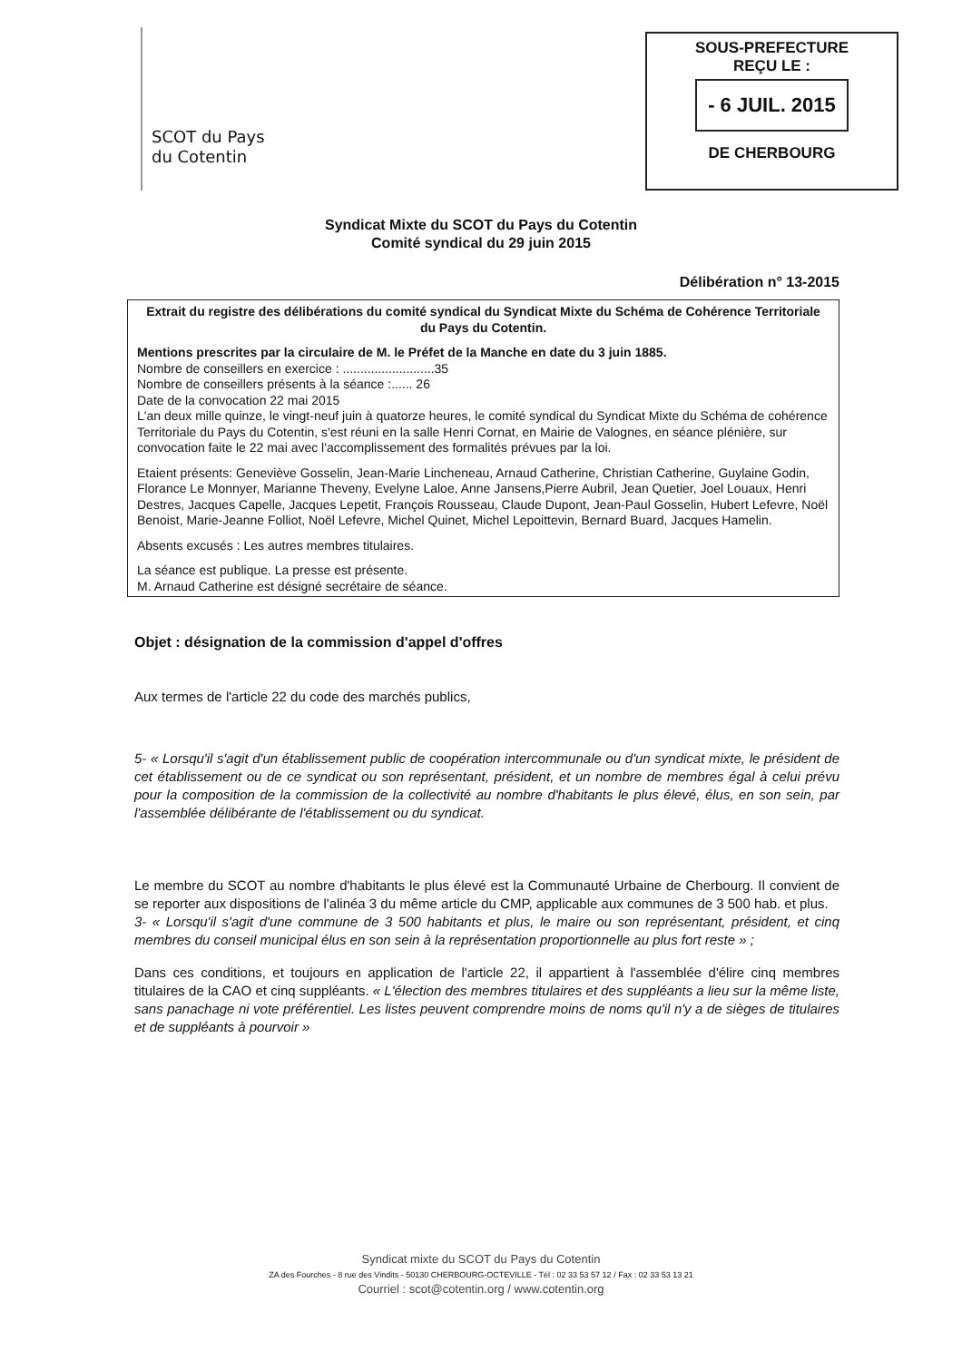SCOT du Pays
du Cotentin
SOUS-PREFECTURE
REÇU LE :
- 6 JUIL. 2015
DE CHERBOURG
Syndicat Mixte du SCOT du Pays du Cotentin
Comité syndical du 29 juin 2015
Délibération n° 13-2015
Extrait du registre des délibérations du comité syndical du Syndicat Mixte du Schéma de Cohérence Territoriale du Pays du Cotentin.
Mentions prescrites par la circulaire de M. le Préfet de la Manche en date du 3 juin 1885.
Nombre de conseillers en exercice : ..........................35
Nombre de conseillers présents à la séance :...... 26
Date de la convocation 22 mai 2015
L'an deux mille quinze, le vingt-neuf juin à quatorze heures, le comité syndical du Syndicat Mixte du Schéma de cohérence Territoriale du Pays du Cotentin, s'est réuni en la salle Henri Cornat, en Mairie de Valognes, en séance plénière, sur convocation faite le 22 mai avec l'accomplissement des formalités prévues par la loi.
Etaient présents: Geneviève Gosselin, Jean-Marie Lincheneau, Arnaud Catherine, Christian Catherine, Guylaine Godin, Florance Le Monnyer, Marianne Theveny, Evelyne Laloe, Anne Jansens,Pierre Aubril, Jean Quetier, Joel Louaux, Henri Destres, Jacques Capelle, Jacques Lepetit, François Rousseau, Claude Dupont, Jean-Paul Gosselin, Hubert Lefevre, Noël Benoist, Marie-Jeanne Folliot, Noël Lefevre, Michel Quinet, Michel Lepoittevin, Bernard Buard, Jacques Hamelin.
Absents excusés : Les autres membres titulaires.
La séance est publique. La presse est présente.
M. Arnaud Catherine est désigné secrétaire de séance.
Objet : désignation de la commission d'appel d'offres
Aux termes de l'article 22 du code des marchés publics,
5- « Lorsqu'il s'agit d'un établissement public de coopération intercommunale ou d'un syndicat mixte, le président de cet établissement ou de ce syndicat ou son représentant, président, et un nombre de membres égal à celui prévu pour la composition de la commission de la collectivité au nombre d'habitants le plus élevé, élus, en son sein, par l'assemblée délibérante de l'établissement ou du syndicat.
Le membre du SCOT au nombre d'habitants le plus élevé est la Communauté Urbaine de Cherbourg. Il convient de se reporter aux dispositions de l'alinéa 3 du même article du CMP, applicable aux communes de 3 500 hab. et plus.
3- « Lorsqu'il s'agit d'une commune de 3 500 habitants et plus, le maire ou son représentant, président, et cinq membres du conseil municipal élus en son sein à la représentation proportionnelle au plus fort reste » ;
Dans ces conditions, et toujours en application de l'article 22, il appartient à l'assemblée d'élire cinq membres titulaires de la CAO et cinq suppléants. « L'élection des membres titulaires et des suppléants a lieu sur la même liste, sans panachage ni vote préférentiel. Les listes peuvent comprendre moins de noms qu'il n'y a de sièges de titulaires et de suppléants à pourvoir »
Syndicat mixte du SCOT du Pays du Cotentin
ZA des Fourches - 8 rue des Vindits - 50130 CHERBOURG-OCTEVILLE - Tél : 02 33 53 57 12 / Fax : 02 33 53 13 21
Courriel : scot@cotentin.org / www.cotentin.org